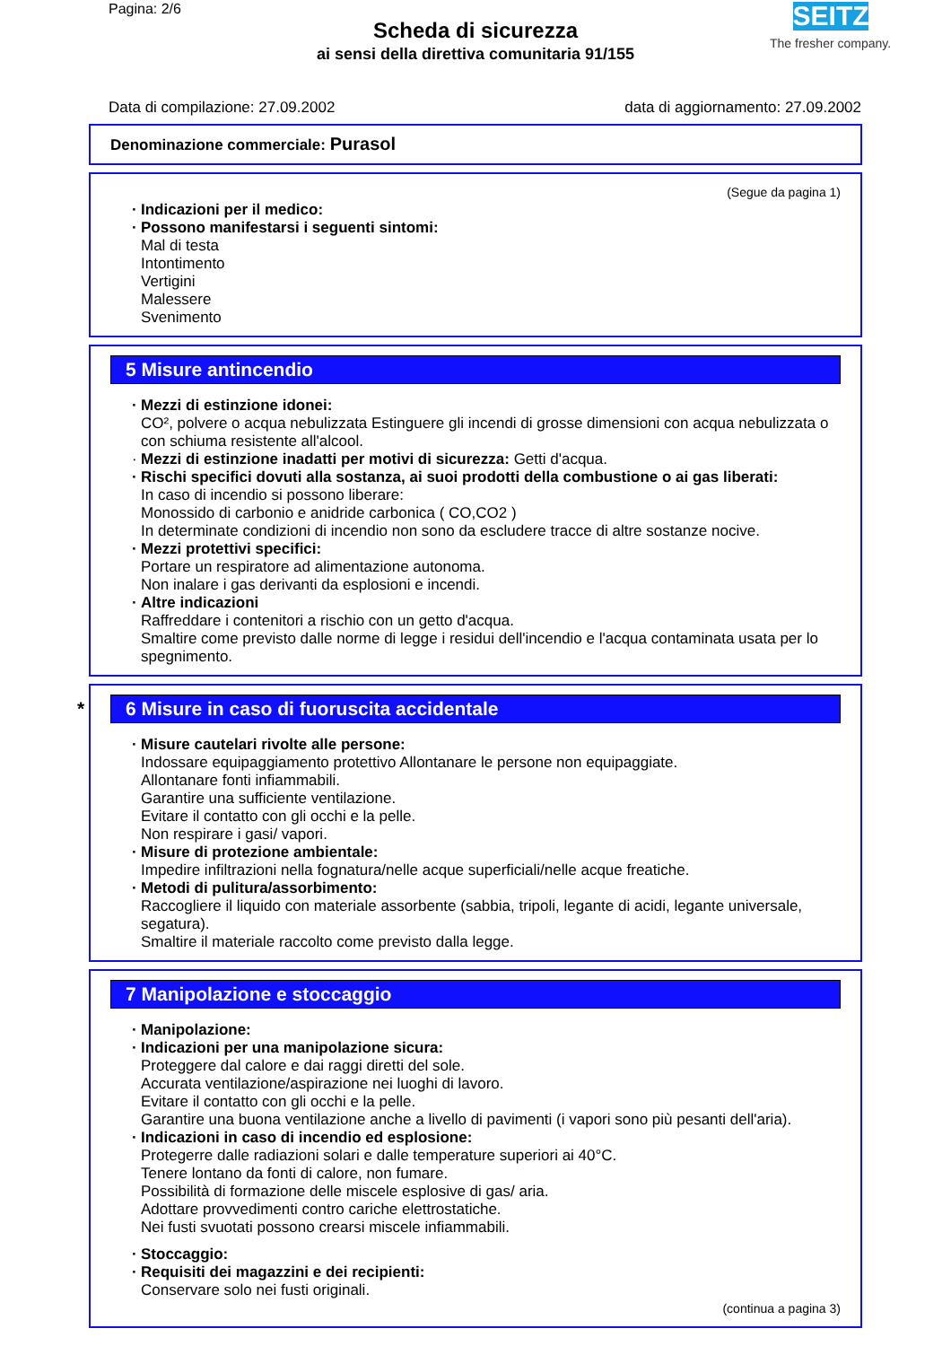Pagina: 2/6
Scheda di sicurezza
ai sensi della direttiva comunitaria 91/155
SEITZ
The fresher company.
Data di compilazione: 27.09.2002 data di aggiornamento: 27.09.2002
Denominazione commerciale: Purasol
(Segue da pagina 1)
Indicazioni per il medico:
Possono manifestarsi i seguenti sintomi:
Mal di testa
Intontimento
Vertigini
Malessere
Svenimento
5 Misure antincendio
Mezzi di estinzione idonei:
CO², polvere o acqua nebulizzata Estinguere gli incendi di grosse dimensioni con acqua nebulizzata o con schiuma resistente all'alcool.
Mezzi di estinzione inadatti per motivi di sicurezza: Getti d'acqua.
Rischi specifici dovuti alla sostanza, ai suoi prodotti della combustione o ai gas liberati:
In caso di incendio si possono liberare:
Monossido di carbonio e anidride carbonica ( CO,CO2 )
In determinate condizioni di incendio non sono da escludere tracce di altre sostanze nocive.
Mezzi protettivi specifici:
Portare un respiratore ad alimentazione autonoma.
Non inalare i gas derivanti da esplosioni e incendi.
Altre indicazioni
Raffreddare i contenitori a rischio con un getto d'acqua.
Smaltire come previsto dalle norme di legge i residui dell'incendio e l'acqua contaminata usata per lo spegnimento.
* 6 Misure in caso di fuoruscita accidentale
Misure cautelari rivolte alle persone:
Indossare equipaggiamento protettivo Allontanare le persone non equipaggiate.
Allontanare fonti infiammabili.
Garantire una sufficiente ventilazione.
Evitare il contatto con gli occhi e la pelle.
Non respirare i gasi/ vapori.
Misure di protezione ambientale:
Impedire infiltrazioni nella fognatura/nelle acque superficiali/nelle acque freatiche.
Metodi di pulitura/assorbimento:
Raccogliere il liquido con materiale assorbente (sabbia, tripoli, legante di acidi, legante universale, segatura).
Smaltire il materiale raccolto come previsto dalla legge.
7 Manipolazione e stoccaggio
Manipolazione:
Indicazioni per una manipolazione sicura:
Proteggere dal calore e dai raggi diretti del sole.
Accurata ventilazione/aspirazione nei luoghi di lavoro.
Evitare il contatto con gli occhi e la pelle.
Garantire una buona ventilazione anche a livello di pavimenti (i vapori sono più pesanti dell'aria).
Indicazioni in caso di incendio ed esplosione:
Protegerre dalle radiazioni solari e dalle temperature superiori ai 40°C.
Tenere lontano da fonti di calore, non fumare.
Possibilità di formazione delle miscele esplosive di gas/ aria.
Adottare provvedimenti contro cariche elettrostatiche.
Nei fusti svuotati possono crearsi miscele infiammabili.
Stoccaggio:
Requisiti dei magazzini e dei recipienti:
Conservare solo nei fusti originali.
(continua a pagina 3)